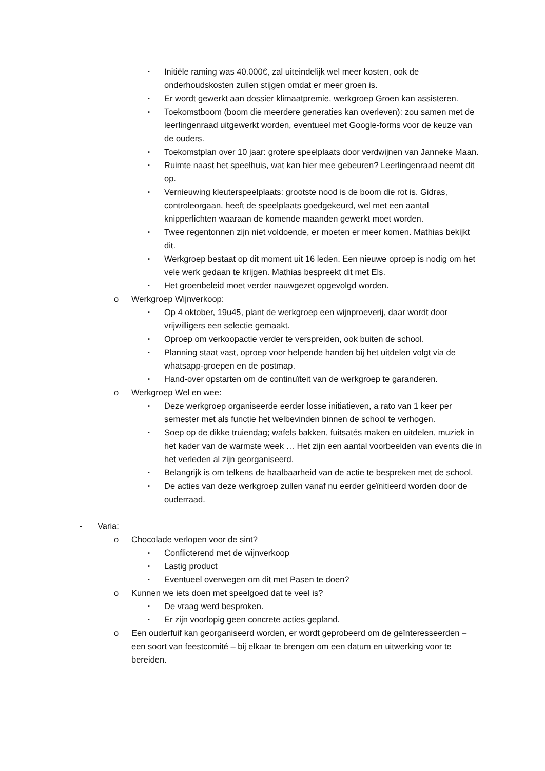▪ Initiële raming was 40.000€, zal uiteindelijk wel meer kosten, ook de onderhoudskosten zullen stijgen omdat er meer groen is.
▪ Er wordt gewerkt aan dossier klimaatpremie, werkgroep Groen kan assisteren.
▪ Toekomstboom (boom die meerdere generaties kan overleven): zou samen met de leerlingenraad uitgewerkt worden, eventueel met Google-forms voor de keuze van de ouders.
▪ Toekomstplan over 10 jaar: grotere speelplaats door verdwijnen van Janneke Maan.
▪ Ruimte naast het speelhuis, wat kan hier mee gebeuren? Leerlingenraad neemt dit op.
▪ Vernieuwing kleuterspeelplaats: grootste nood is de boom die rot is. Gidras, controleorgaan, heeft de speelplaats goedgekeurd, wel met een aantal knipperlichten waaraan de komende maanden gewerkt moet worden.
▪ Twee regentonnen zijn niet voldoende, er moeten er meer komen. Mathias bekijkt dit.
▪ Werkgroep bestaat op dit moment uit 16 leden. Een nieuwe oproep is nodig om het vele werk gedaan te krijgen. Mathias bespreekt dit met Els.
▪ Het groenbeleid moet verder nauwgezet opgevolgd worden.
o Werkgroep Wijnverkoop:
▪ Op 4 oktober, 19u45, plant de werkgroep een wijnproeverij, daar wordt door vrijwilligers een selectie gemaakt.
▪ Oproep om verkoopactie verder te verspreiden, ook buiten de school.
▪ Planning staat vast, oproep voor helpende handen bij het uitdelen volgt via de whatsapp-groepen en de postmap.
▪ Hand-over opstarten om de continuïteit van de werkgroep te garanderen.
o Werkgroep Wel en wee:
▪ Deze werkgroep organiseerde eerder losse initiatieven, a rato van 1 keer per semester met als functie het welbevinden binnen de school te verhogen.
▪ Soep op de dikke truiendag; wafels bakken, fuitsatés maken en uitdelen, muziek in het kader van de warmste week … Het zijn een aantal voorbeelden van events die in het verleden al zijn georganiseerd.
▪ Belangrijk is om telkens de haalbaarheid van de actie te bespreken met de school.
▪ De acties van deze werkgroep zullen vanaf nu eerder geïnitieerd worden door de ouderraad.
- Varia:
o Chocolade verlopen voor de sint?
▪ Conflicterend met de wijnverkoop
▪ Lastig product
▪ Eventueel overwegen om dit met Pasen te doen?
o Kunnen we iets doen met speelgoed dat te veel is?
▪ De vraag werd besproken.
▪ Er zijn voorlopig geen concrete acties gepland.
o Een ouderfuif kan georganiseerd worden, er wordt geprobeerd om de geïnteresseerden – een soort van feestcomité – bij elkaar te brengen om een datum en uitwerking voor te bereiden.